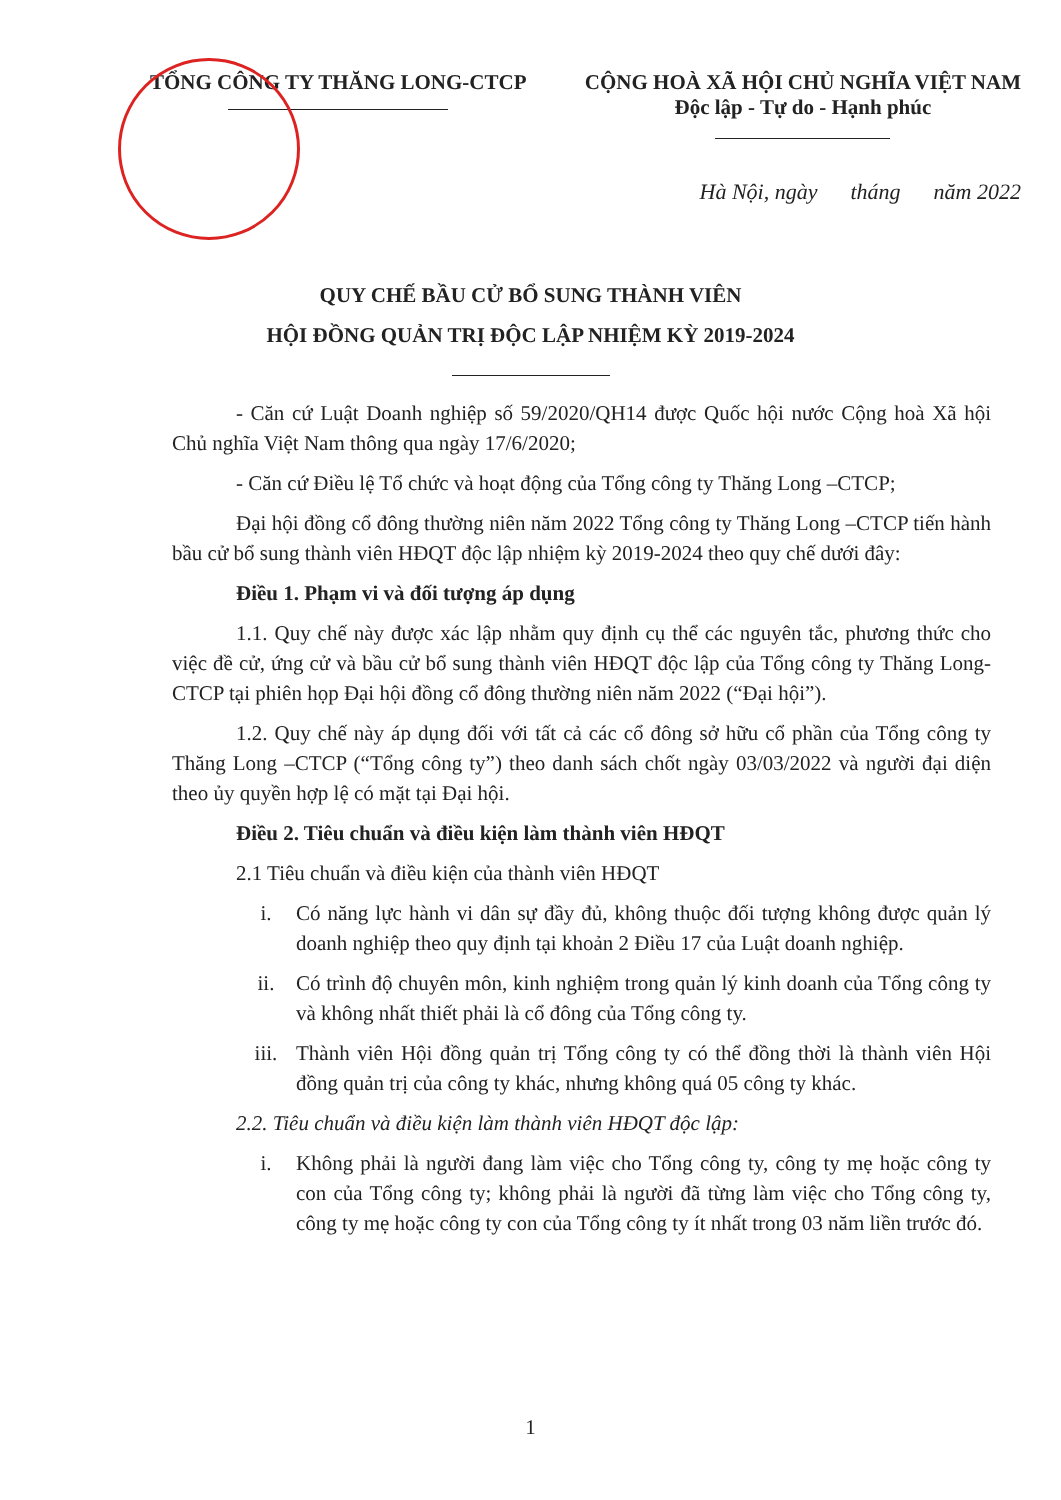TỔNG CÔNG TY THĂNG LONG-CTCP CỘNG HOÀ XÃ HỘI CHỦ NGHĨA VIỆT NAM
Độc lập - Tự do - Hạnh phúc
Hà Nội, ngày tháng năm 2022
QUY CHẾ BẦU CỬ BỔ SUNG THÀNH VIÊN
HỘI ĐỒNG QUẢN TRỊ ĐỘC LẬP NHIỆM KỲ 2019-2024
- Căn cứ Luật Doanh nghiệp số 59/2020/QH14 được Quốc hội nước Cộng hoà Xã hội Chủ nghĩa Việt Nam thông qua ngày 17/6/2020;
- Căn cứ Điều lệ Tổ chức và hoạt động của Tổng công ty Thăng Long –CTCP;
Đại hội đồng cổ đông thường niên năm 2022 Tổng công ty Thăng Long –CTCP tiến hành bầu cử bổ sung thành viên HĐQT độc lập nhiệm kỳ 2019-2024 theo quy chế dưới đây:
Điều 1. Phạm vi và đối tượng áp dụng
1.1. Quy chế này được xác lập nhằm quy định cụ thể các nguyên tắc, phương thức cho việc đề cử, ứng cử và bầu cử bổ sung thành viên HĐQT độc lập của Tổng công ty Thăng Long-CTCP tại phiên họp Đại hội đồng cổ đông thường niên năm 2022 (“Đại hội”).
1.2. Quy chế này áp dụng đối với tất cả các cổ đông sở hữu cổ phần của Tổng công ty Thăng Long –CTCP (“Tổng công ty”) theo danh sách chốt ngày 03/03/2022 và người đại diện theo ủy quyền hợp lệ có mặt tại Đại hội.
Điều 2. Tiêu chuẩn và điều kiện làm thành viên HĐQT
2.1 Tiêu chuẩn và điều kiện của thành viên HĐQT
i. Có năng lực hành vi dân sự đầy đủ, không thuộc đối tượng không được quản lý doanh nghiệp theo quy định tại khoản 2 Điều 17 của Luật doanh nghiệp.
ii. Có trình độ chuyên môn, kinh nghiệm trong quản lý kinh doanh của Tổng công ty và không nhất thiết phải là cổ đông của Tổng công ty.
iii. Thành viên Hội đồng quản trị Tổng công ty có thể đồng thời là thành viên Hội đồng quản trị của công ty khác, nhưng không quá 05 công ty khác.
2.2. Tiêu chuẩn và điều kiện làm thành viên HĐQT độc lập:
i. Không phải là người đang làm việc cho Tổng công ty, công ty mẹ hoặc công ty con của Tổng công ty; không phải là người đã từng làm việc cho Tổng công ty, công ty mẹ hoặc công ty con của Tổng công ty ít nhất trong 03 năm liền trước đó.
1